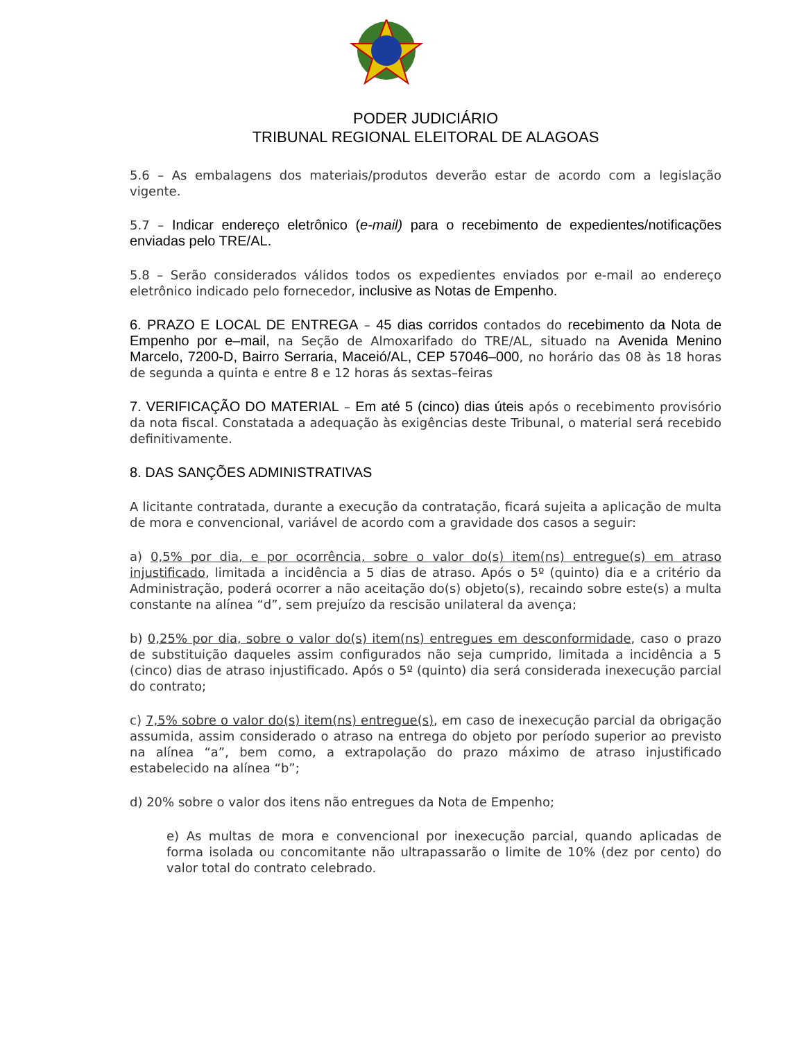PODER JUDICIÁRIO
TRIBUNAL REGIONAL ELEITORAL DE ALAGOAS
5.6 – As embalagens dos materiais/produtos deverão estar de acordo com a legislação vigente.
5.7 – Indicar endereço eletrônico (e-mail) para o recebimento de expedientes/notificações enviadas pelo TRE/AL.
5.8 – Serão considerados válidos todos os expedientes enviados por e-mail ao endereço eletrônico indicado pelo fornecedor, inclusive as Notas de Empenho.
6. PRAZO E LOCAL DE ENTREGA – 45 dias corridos contados do recebimento da Nota de Empenho por e–mail, na Seção de Almoxarifado do TRE/AL, situado na Avenida Menino Marcelo, 7200-D, Bairro Serraria, Maceió/AL, CEP 57046–000, no horário das 08 às 18 horas de segunda a quinta e entre 8 e 12 horas ás sextas–feiras
7. VERIFICAÇÃO DO MATERIAL – Em até 5 (cinco) dias úteis após o recebimento provisório da nota fiscal. Constatada a adequação às exigências deste Tribunal, o material será recebido definitivamente.
8. DAS SANÇÕES ADMINISTRATIVAS
A licitante contratada, durante a execução da contratação, ficará sujeita a aplicação de multa de mora e convencional, variável de acordo com a gravidade dos casos a seguir:
a) 0,5% por dia, e por ocorrência, sobre o valor do(s) item(ns) entregue(s) em atraso injustificado, limitada a incidência a 5 dias de atraso. Após o 5º (quinto) dia e a critério da Administração, poderá ocorrer a não aceitação do(s) objeto(s), recaindo sobre este(s) a multa constante na alínea “d”, sem prejuízo da rescisão unilateral da avença;
b) 0,25% por dia, sobre o valor do(s) item(ns) entregues em desconformidade, caso o prazo de substituição daqueles assim configurados não seja cumprido, limitada a incidência a 5 (cinco) dias de atraso injustificado. Após o 5º (quinto) dia será considerada inexecução parcial do contrato;
c) 7,5% sobre o valor do(s) item(ns) entregue(s), em caso de inexecução parcial da obrigação assumida, assim considerado o atraso na entrega do objeto por período superior ao previsto na alínea “a”, bem como, a extrapolação do prazo máximo de atraso injustificado estabelecido na alínea “b”;
d) 20% sobre o valor dos itens não entregues da Nota de Empenho;
e) As multas de mora e convencional por inexecução parcial, quando aplicadas de forma isolada ou concomitante não ultrapassarão o limite de 10% (dez por cento) do valor total do contrato celebrado.